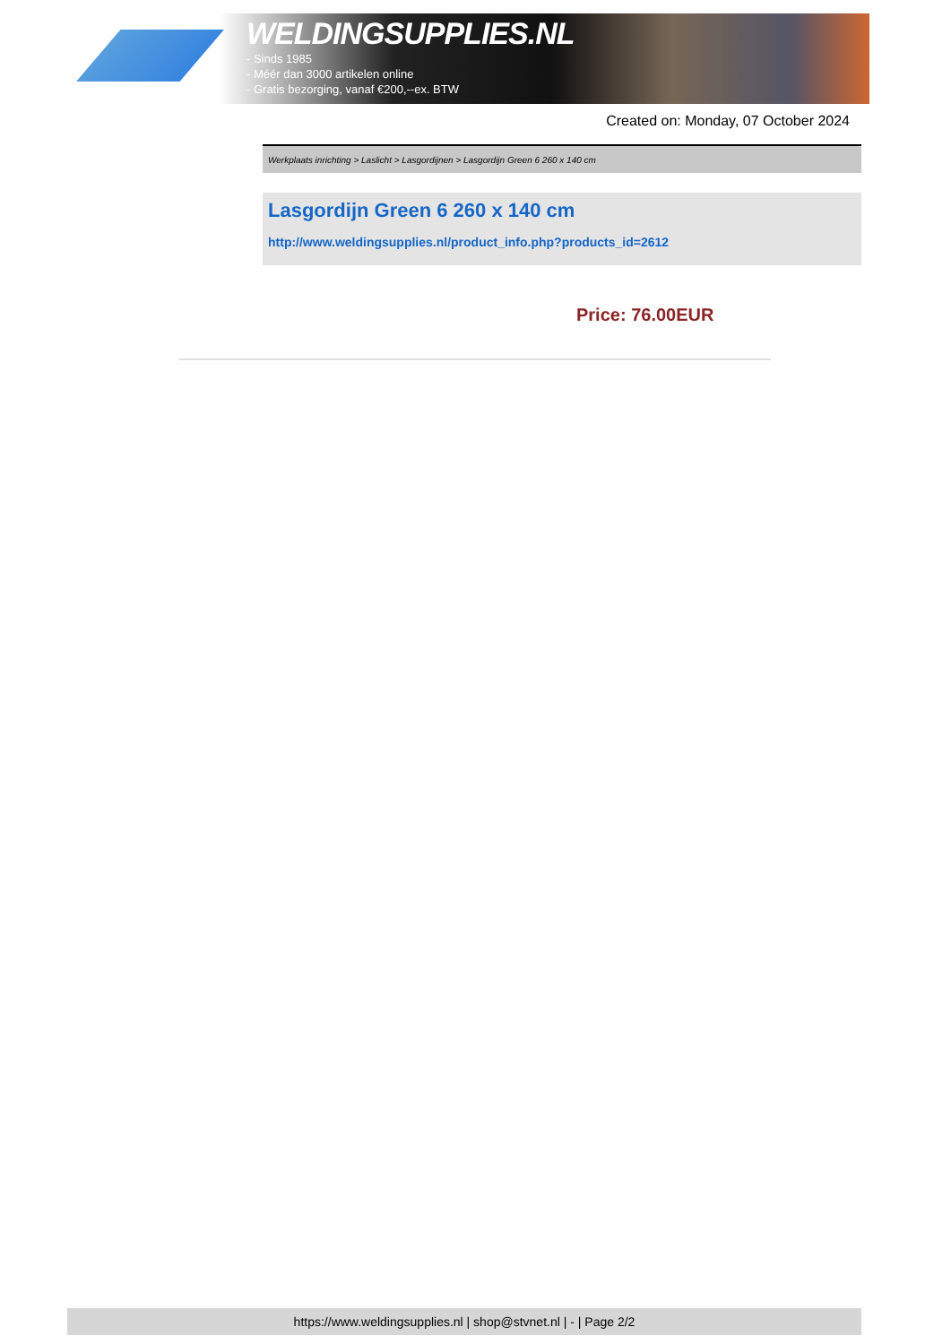WELDINGSUPPLIES.NL
- Sinds 1985
- Méér dan 3000 artikelen online
- Gratis bezorging, vanaf €200,--ex. BTW
Created on: Monday, 07 October 2024
Werkplaats inrichting > Laslicht > Lasgordijnen > Lasgordijn Green 6 260 x 140 cm
Lasgordijn Green 6 260 x 140 cm
http://www.weldingsupplies.nl/product_info.php?products_id=2612
Price: 76.00EUR
https://www.weldingsupplies.nl | shop@stvnet.nl | - | Page 2/2